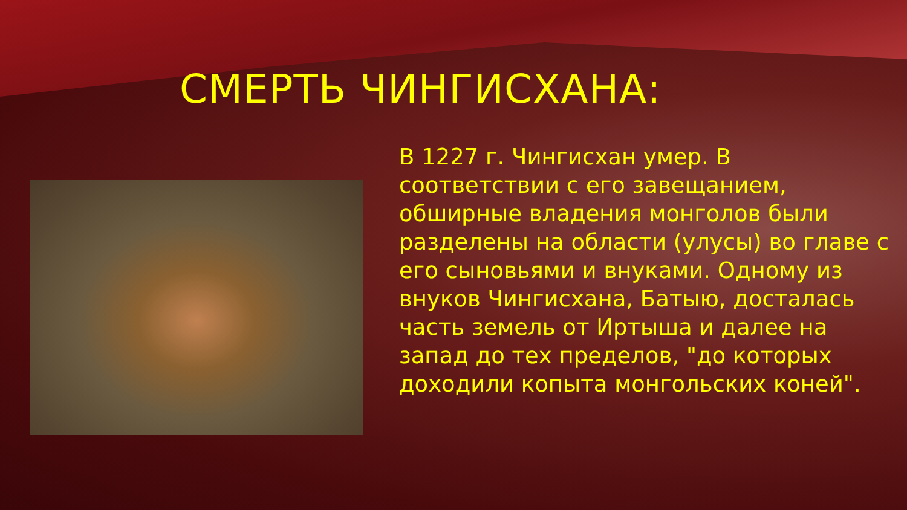СМЕРТЬ ЧИНГИСХАНА:
В 1227 г. Чингисхан умер. В соответствии с его завещанием, обширные владения монголов были разделены на области (улусы) во главе с его сыновьями и внуками. Одному из внуков Чингисхана, Батыю, досталась часть земель от Иртыша и далее на запад до тех пределов, "до которых доходили копыта монгольских коней".